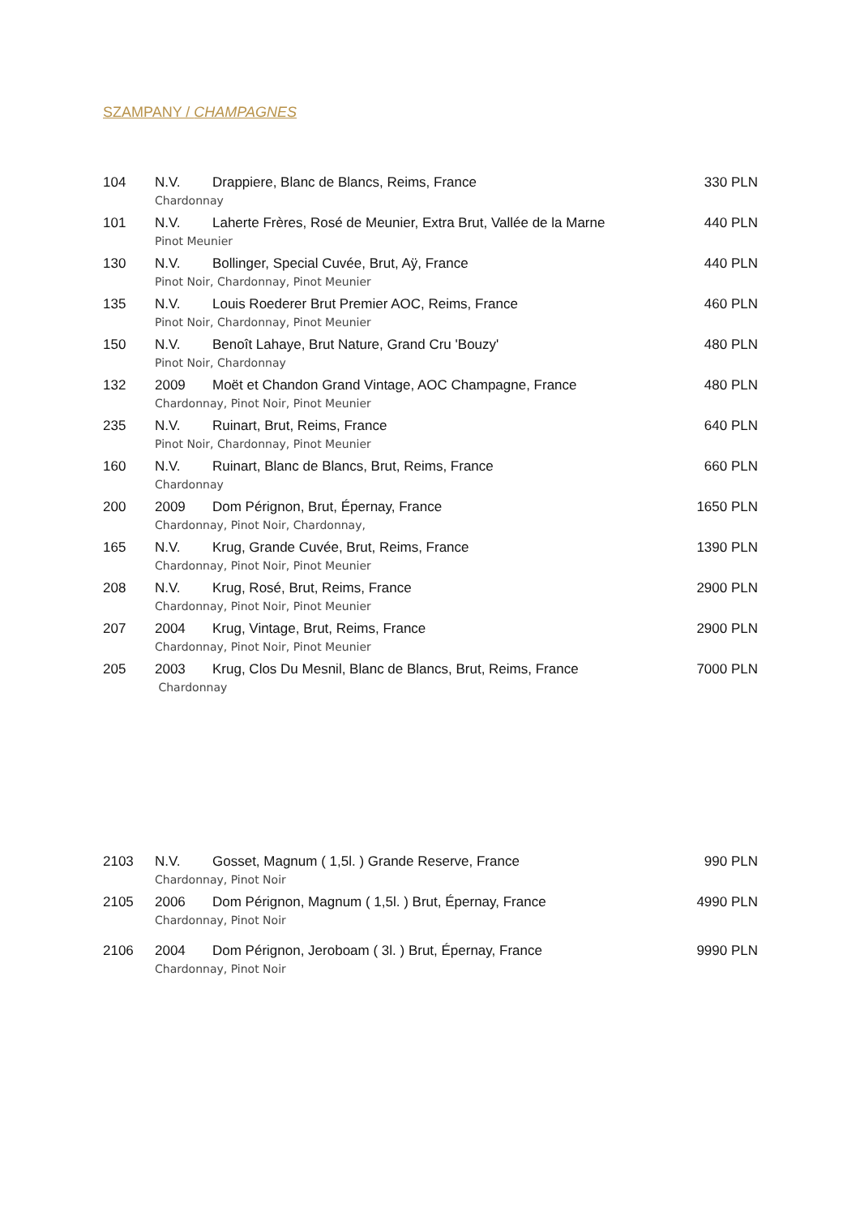SZAMPANY / CHAMPAGNES
| 104 | N.V. | Drappiere, Blanc de Blancs, Reims, France | 330 PLN |
| | Chardonnay | | |
| 101 | N.V. | Laherte Frères, Rosé de Meunier, Extra Brut, Vallée de la Marne | 440 PLN |
| | Pinot Meunier | | |
| 130 | N.V. | Bollinger, Special Cuvée, Brut, Aÿ, France | 440 PLN |
| | Pinot Noir, Chardonnay, Pinot Meunier | | |
| 135 | N.V. | Louis Roederer Brut Premier AOC, Reims, France | 460 PLN |
| | Pinot Noir, Chardonnay, Pinot Meunier | | |
| 150 | N.V. | Benoît Lahaye, Brut Nature, Grand Cru 'Bouzy' | 480 PLN |
| | Pinot Noir, Chardonnay | | |
| 132 | 2009 | Moët et Chandon Grand Vintage, AOC Champagne, France | 480 PLN |
| | Chardonnay, Pinot Noir, Pinot Meunier | | |
| 235 | N.V. | Ruinart, Brut, Reims, France | 640 PLN |
| | Pinot Noir, Chardonnay, Pinot Meunier | | |
| 160 | N.V. | Ruinart, Blanc de Blancs, Brut, Reims, France | 660 PLN |
| | Chardonnay | | |
| 200 | 2009 | Dom Pérignon, Brut, Épernay, France | 1650 PLN |
| | Chardonnay, Pinot Noir, Chardonnay, | | |
| 165 | N.V. | Krug, Grande Cuvée, Brut, Reims, France | 1390 PLN |
| | Chardonnay, Pinot Noir, Pinot Meunier | | |
| 208 | N.V. | Krug, Rosé, Brut, Reims, France | 2900 PLN |
| | Chardonnay, Pinot Noir, Pinot Meunier | | |
| 207 | 2004 | Krug, Vintage, Brut, Reims, France | 2900 PLN |
| | Chardonnay, Pinot Noir, Pinot Meunier | | |
| 205 | 2003 | Krug, Clos Du Mesnil, Blanc de Blancs, Brut, Reims, France | 7000 PLN |
| | Chardonnay | | |
| 2103 | N.V. | Gosset, Magnum ( 1,5l. ) Grande Reserve, France | 990 PLN |
| | Chardonnay, Pinot Noir | | |
| 2105 | 2006 | Dom Pérignon, Magnum ( 1,5l. ) Brut, Épernay, France | 4990 PLN |
| | Chardonnay, Pinot Noir | | |
| 2106 | 2004 | Dom Pérignon, Jeroboam ( 3l. ) Brut, Épernay, France | 9990 PLN |
| | Chardonnay, Pinot Noir | | |